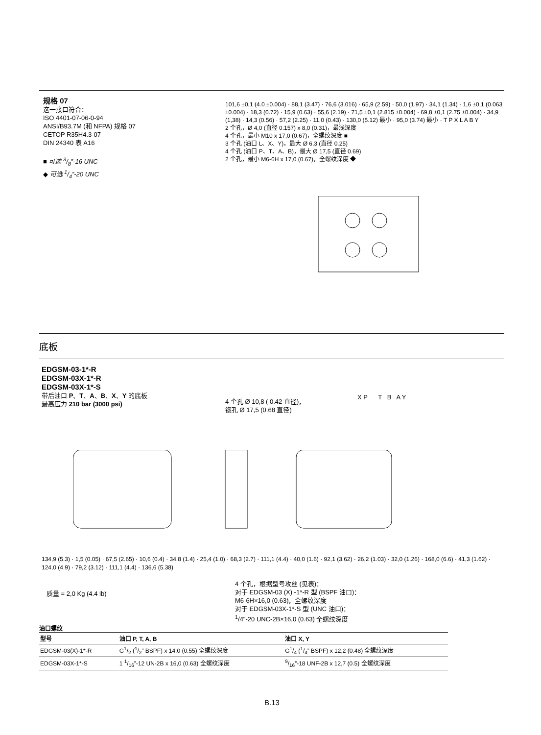规格 07
这一接口符合：
ISO 4401-07-06-0-94
ANSI/B93.7M (和 NFPA) 规格 07
CETOP R35H4.3-07
DIN 24340 表 A16
■ 可选 3/8”-16 UNC
◆ 可选 1/4”-20 UNC
101,6 ±0,1 (4.0 ±0.004) · 88,1 (3.47) · 76,6 (3.016) · 65,9 (2.59) · 50,0 (1.97) · 34,1 (1.34) · 1,6 ±0,1 (0.063 ±0.004) · 18,3 (0.72) · 15,9 (0.63) · 55,6 (2.19) · 71,5 ±0,1 (2.815 ±0.004) · 69,8 ±0,1 (2.75 ±0.004) · 34,9 (1,38) · 14,3 (0.56) · 57,2 (2.25) · 11,0 (0.43) · 130,0 (5.12) 最小 · 95,0 (3.74) 最小 · T P X L A B Y
2 个孔，Ø 4,0 (直径 0.157) x 8,0 (0.31)，最浅深度
4 个孔，最小 M10 x 17,0 (0.67)，全螺纹深度 ■
3 个孔 (油口 L、X、Y)，最大 Ø 6,3 (直径 0.25)
4 个孔 (油口 P、T、A、B)，最大 Ø 17,5 (直径 0.69)
2 个孔，最小 M6-6H x 17,0 (0.67)，全螺纹深度 ◆
底板
EDGSM-03-1*-R
EDGSM-03X-1*-R
EDGSM-03X-1*-S
带后油口 P、T、A、B、X、Y 的底板
最高压力 210 bar (3000 psi)
X P T B A Y
4 个孔 Ø 10,8 ( 0.42 直径)，
锪孔 Ø 17,5 (0.68 直径)
134,9 (5.3) · 1,5 (0.05) · 67,5 (2.65) · 10,6 (0.4) · 34,8 (1.4) · 25,4 (1.0) · 68,3 (2.7) · 111,1 (4.4) · 40,0 (1.6) · 92,1 (3.62) · 26,2 (1.03) · 32,0 (1.26) · 168,0 (6.6) · 41,3 (1.62) · 124,0 (4.9) · 79,2 (3.12) · 111,1 (4.4) · 136,6 (5.38)
质量 = 2,0 Kg (4.4 lb)
4 个孔，根据型号攻丝 (见表)：
对于 EDGSM-03 (X) -1*-R 型 (BSPF 油口)：
M6-6H×16,0 (0.63)，全螺纹深度
对于 EDGSM-03X-1*-S 型 (UNC 油口)：
<sup>1</sup>/4"-20 UNC-2B×16,0 (0.63) 全螺纹深度
油口螺纹
| 型号 | 油口 P, T, A, B | 油口 X, Y |
| --- | --- | --- |
| EDGSM-03(X)-1*-R | G1/2 (1/2” BSPF) x 14,0 (0.55) 全螺纹深度 | G1/4 (1/4” BSPF) x 12,2 (0.48) 全螺纹深度 |
| EDGSM-03X-1*-S | 1 1/16”-12 UN-2B x 16,0 (0.63) 全螺纹深度 | 9/16”-18 UNF-2B x 12,7 (0.5) 全螺纹深度 |
B.13